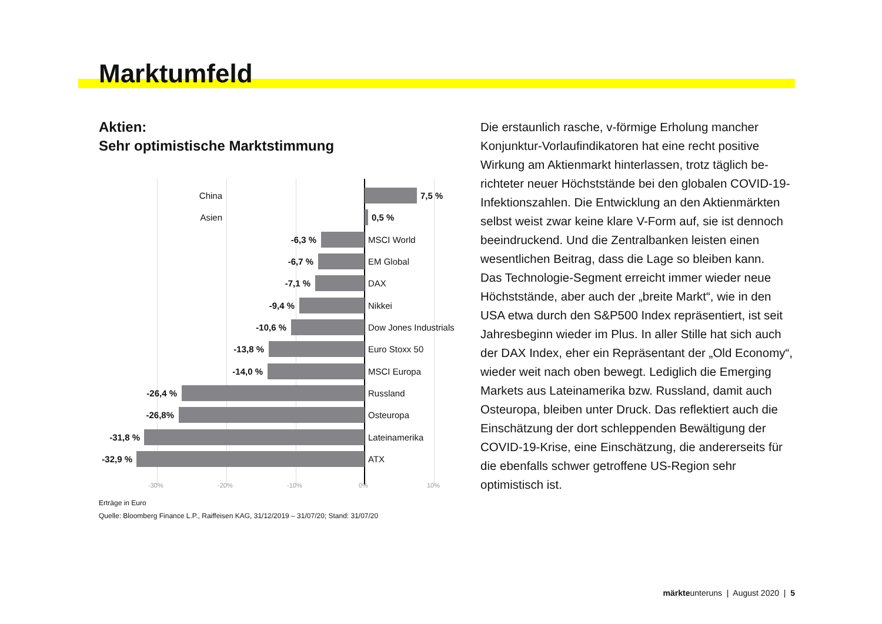Marktumfeld
Aktien:
Sehr optimistische Marktstimmung
China 7,5 %
Asien 0,5 %
-6,3 % MSCI World
-6,7 % EM Global
-7,1 % DAX
-9,4 % Nikkei
-10,6 % Dow Jones Industrials
-13,8 % Euro Stoxx 50
-14,0 % MSCI Europa
-26,4 % Russland
-26,8% Osteuropa
-31,8 % Lateinamerika
-32,9 % ATX
-30% -20% -10% 0% 10%
Erträge in Euro
Quelle: Bloomberg Finance L.P., Raiffeisen KAG, 31/12/2019 – 31/07/20; Stand: 31/07/20
Die erstaunlich rasche, v-förmige Erholung mancher Konjunktur-Vorlaufindikatoren hat eine recht positive Wirkung am Aktienmarkt hinterlassen, trotz täglich be­richteter neuer Höchststände bei den globalen COVID-19-Infektionszahlen. Die Entwicklung an den Aktien­märkten selbst weist zwar keine klare V-Form auf, sie ist dennoch beeindruckend. Und die Zentralbanken leisten einen wesentlichen Beitrag, dass die Lage so bleiben kann.
Das Technologie-Segment erreicht immer wieder neue Höchststände, aber auch der „breite Markt“, wie in den USA etwa durch den S&P500 Index repräsen­tiert, ist seit Jahresbeginn wieder im Plus. In aller Stille hat sich auch der DAX Index, eher ein Repräsentant der „Old Economy“, wieder weit nach oben bewegt. Lediglich die Emerging Markets aus Lateinamerika bzw. Russland, damit auch Osteuropa, bleiben unter Druck. Das reflektiert auch die Einschätzung der dort schleppenden Bewältigung der COVID-19-Krise, eine Einschätzung, die andererseits für die ebenfalls schwer getroffene US-Region sehr optimistisch ist.
märkteunteruns | August 2020 | 5